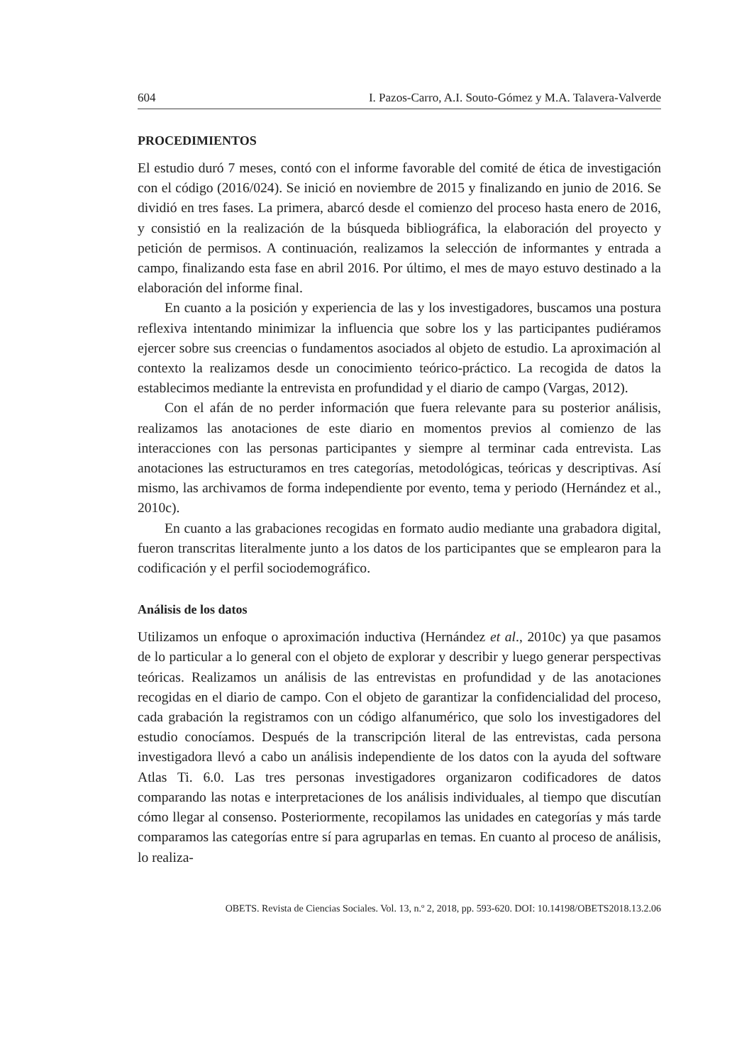604 I. Pazos-Carro, A.I. Souto-Gómez y M.A. Talavera-Valverde
PROCEDIMIENTOS
El estudio duró 7 meses, contó con el informe favorable del comité de ética de investigación con el código (2016/024). Se inició en noviembre de 2015 y finalizando en junio de 2016. Se dividió en tres fases. La primera, abarcó desde el comienzo del proceso hasta enero de 2016, y consistió en la realización de la búsqueda bibliográfica, la elaboración del proyecto y petición de permisos. A continuación, realizamos la selección de informantes y entrada a campo, finalizando esta fase en abril 2016. Por último, el mes de mayo estuvo destinado a la elaboración del informe final.
En cuanto a la posición y experiencia de las y los investigadores, buscamos una postura reflexiva intentando minimizar la influencia que sobre los y las participantes pudiéramos ejercer sobre sus creencias o fundamentos asociados al objeto de estudio. La aproximación al contexto la realizamos desde un conocimiento teórico-práctico. La recogida de datos la establecimos mediante la entrevista en profundidad y el diario de campo (Vargas, 2012).
Con el afán de no perder información que fuera relevante para su posterior análisis, realizamos las anotaciones de este diario en momentos previos al comienzo de las interacciones con las personas participantes y siempre al terminar cada entrevista. Las anotaciones las estructuramos en tres categorías, metodológicas, teóricas y descriptivas. Así mismo, las archivamos de forma independiente por evento, tema y periodo (Hernández et al., 2010c).
En cuanto a las grabaciones recogidas en formato audio mediante una grabadora digital, fueron transcritas literalmente junto a los datos de los participantes que se emplearon para la codificación y el perfil sociodemográfico.
Análisis de los datos
Utilizamos un enfoque o aproximación inductiva (Hernández et al., 2010c) ya que pasamos de lo particular a lo general con el objeto de explorar y describir y luego generar perspectivas teóricas. Realizamos un análisis de las entrevistas en profundidad y de las anotaciones recogidas en el diario de campo. Con el objeto de garantizar la confidencialidad del proceso, cada grabación la registramos con un código alfanumérico, que solo los investigadores del estudio conocíamos. Después de la transcripción literal de las entrevistas, cada persona investigadora llevó a cabo un análisis independiente de los datos con la ayuda del software Atlas Ti. 6.0. Las tres personas investigadores organizaron codificadores de datos comparando las notas e interpretaciones de los análisis individuales, al tiempo que discutían cómo llegar al consenso. Posteriormente, recopilamos las unidades en categorías y más tarde comparamos las categorías entre sí para agruparlas en temas. En cuanto al proceso de análisis, lo realiza-
OBETS. Revista de Ciencias Sociales. Vol. 13, n.º 2, 2018, pp. 593-620. DOI: 10.14198/OBETS2018.13.2.06